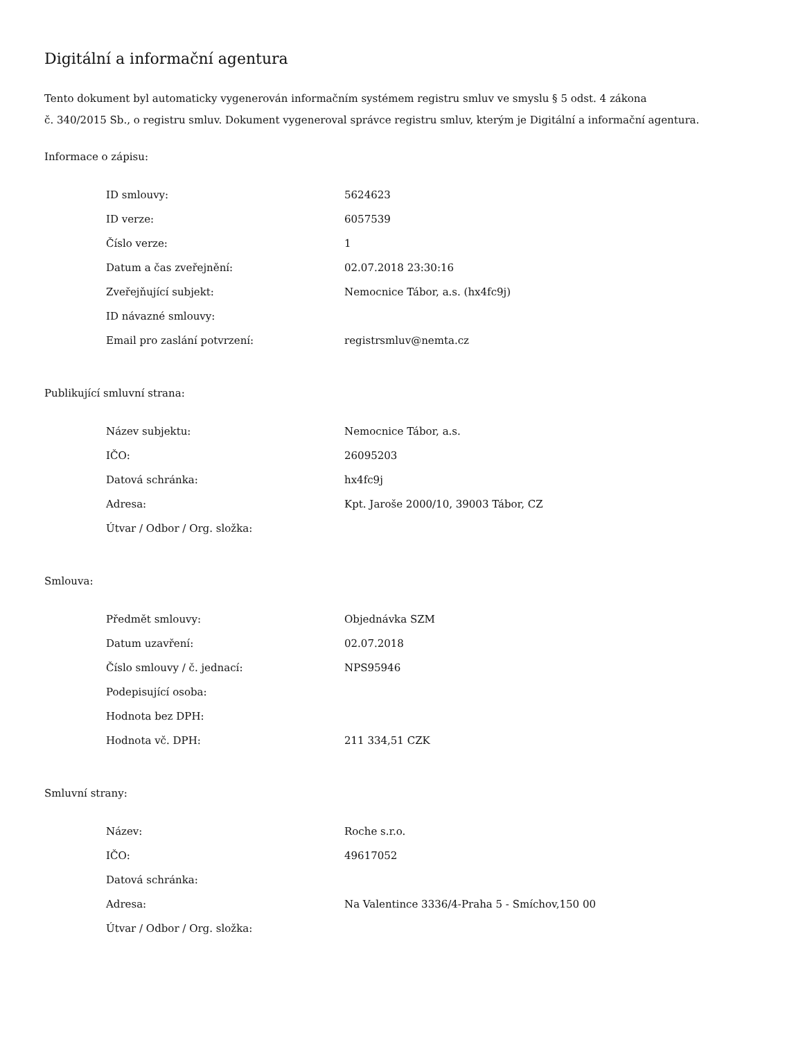Digitální a informační agentura
Tento dokument byl automaticky vygenerován informačním systémem registru smluv ve smyslu § 5 odst. 4 zákona
č. 340/2015 Sb., o registru smluv. Dokument vygeneroval správce registru smluv, kterým je Digitální a informační agentura.
Informace o zápisu:
| ID smlouvy: | 5624623 |
| ID verze: | 6057539 |
| Číslo verze: | 1 |
| Datum a čas zveřejnění: | 02.07.2018 23:30:16 |
| Zveřejňující subjekt: | Nemocnice Tábor, a.s. (hx4fc9j) |
| ID návazné smlouvy: | |
| Email pro zaslání potvrzení: | registrsmluv@nemta.cz |
Publikující smluvní strana:
| Název subjektu: | Nemocnice Tábor, a.s. |
| IČO: | 26095203 |
| Datová schránka: | hx4fc9j |
| Adresa: | Kpt. Jaroše 2000/10, 39003 Tábor, CZ |
| Útvar / Odbor / Org. složka: | |
Smlouva:
| Předmět smlouvy: | Objednávka SZM |
| Datum uzavření: | 02.07.2018 |
| Číslo smlouvy / č. jednací: | NPS95946 |
| Podepisující osoba: | |
| Hodnota bez DPH: | |
| Hodnota vč. DPH: | 211 334,51 CZK |
Smluvní strany:
| Název: | Roche s.r.o. |
| IČO: | 49617052 |
| Datová schránka: | |
| Adresa: | Na Valentince 3336/4-Praha 5 - Smíchov,150 00 |
| Útvar / Odbor / Org. složka: | |